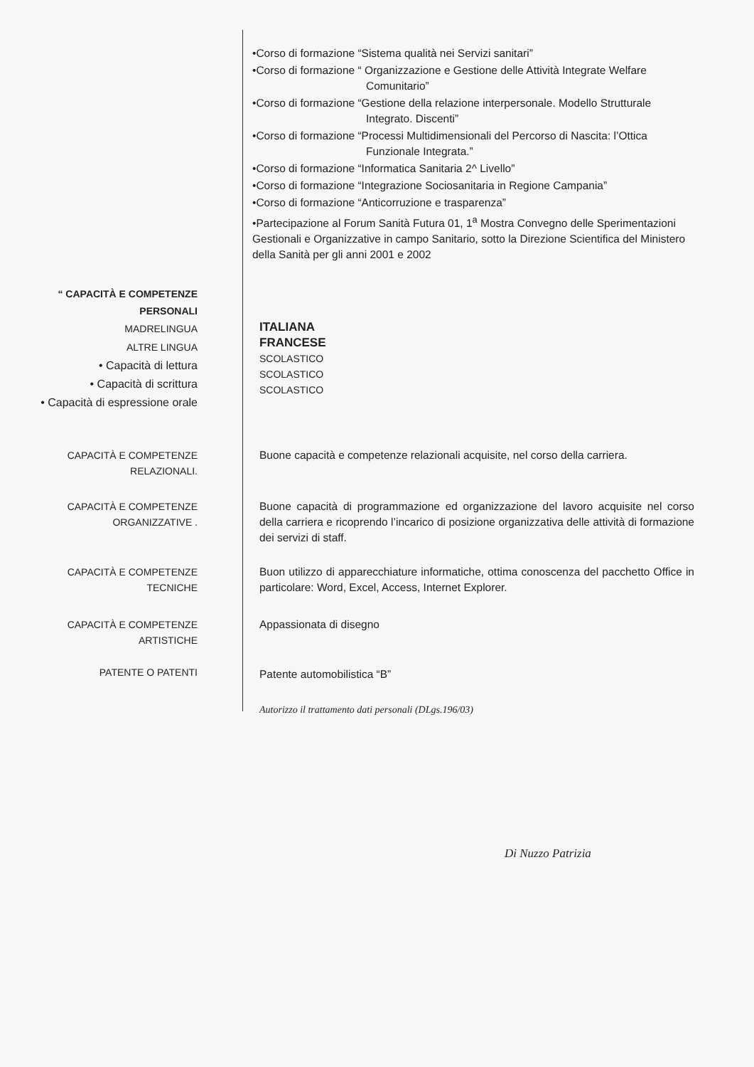•Corso di formazione “Sistema qualità nei Servizi sanitari”
•Corso di formazione “ Organizzazione e Gestione delle Attività Integrate Welfare
Comunitario”
•Corso di formazione “Gestione della relazione interpersonale. Modello Strutturale
Integrato. Discenti”
•Corso di formazione “Processi Multidimensionali del Percorso di Nascita: l’Ottica
Funzionale Integrata.”
•Corso di formazione “Informatica Sanitaria 2^ Livello”
•Corso di formazione “Integrazione Sociosanitaria in Regione Campania”
•Corso di formazione “Anticorruzione e trasparenza”
•Partecipazione al Forum Sanità Futura 01, 1<sup>a</sup> Mostra Convegno delle Sperimentazioni Gestionali e Organizzative in campo Sanitario, sotto la Direzione Scientifica del Ministero della Sanità per gli anni 2001 e 2002
“ CAPACITÀ E COMPETENZE
PERSONALI
MADRELINGUA
ALTRE LINGUA
• Capacità di lettura
• Capacità di scrittura
• Capacità di espressione orale
ITALIANA
FRANCESE
SCOLASTICO
SCOLASTICO
SCOLASTICO
CAPACITÀ E COMPETENZE
RELAZIONALI.
Buone capacità e competenze relazionali acquisite, nel corso della carriera.
CAPACITÀ E COMPETENZE
ORGANIZZATIVE .
Buone capacità di programmazione ed organizzazione del lavoro acquisite nel corso della carriera e ricoprendo l’incarico di posizione organizzativa delle attività di formazione dei servizi di staff.
CAPACITÀ E COMPETENZE
TECNICHE
Buon utilizzo di apparecchiature informatiche, ottima conoscenza del pacchetto Office in particolare: Word, Excel, Access, Internet Explorer.
CAPACITÀ E COMPETENZE
ARTISTICHE
Appassionata di disegno
PATENTE O PATENTI
Patente automobilistica “B”
Autorizzo il trattamento dati personali (DLgs.196/03)
Di Nuzzo Patrizia